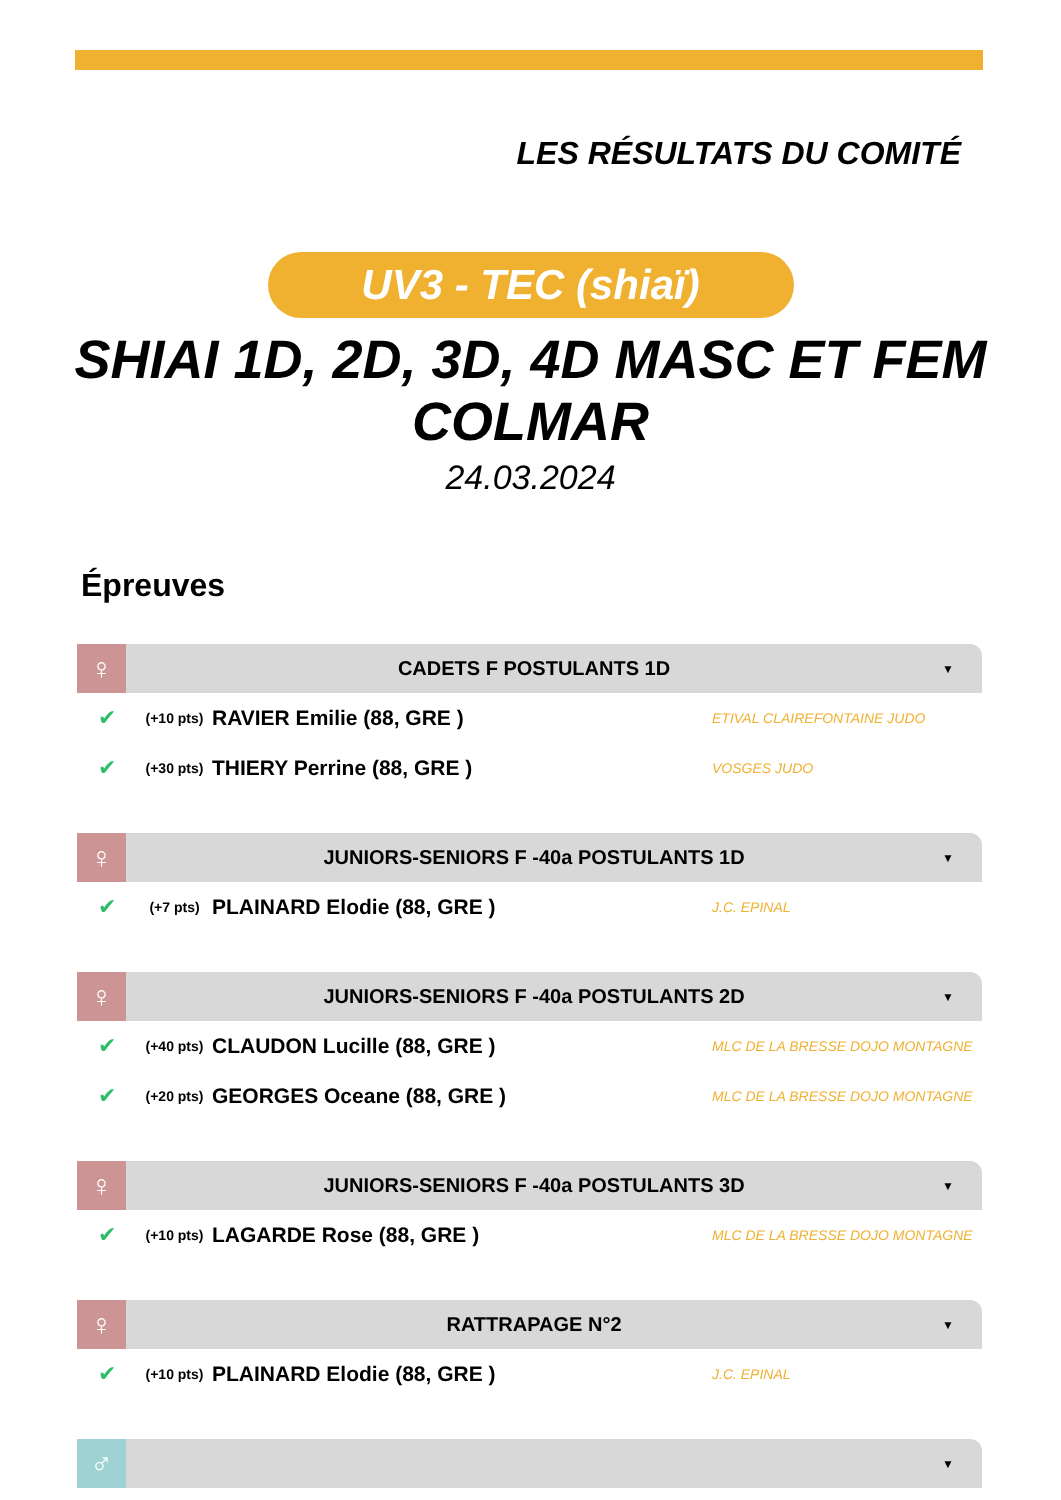LES RÉSULTATS DU COMITÉ
UV3 - TEC (shiaï)
SHIAI 1D, 2D, 3D, 4D MASC ET FEM
COLMAR
24.03.2024
Épreuves
♀
CADETS F POSTULANTS 1D
▼
✔ (+10 pts) RAVIER Emilie (88, GRE ) ETIVAL CLAIREFONTAINE JUDO
✔ (+30 pts) THIERY Perrine (88, GRE ) VOSGES JUDO
♀
JUNIORS-SENIORS F -40a POSTULANTS 1D
▼
✔ (+7 pts) PLAINARD Elodie (88, GRE ) J.C. EPINAL
♀
JUNIORS-SENIORS F -40a POSTULANTS 2D
▼
✔ (+40 pts) CLAUDON Lucille (88, GRE ) MLC DE LA BRESSE DOJO MONTAGNE
✔ (+20 pts) GEORGES Oceane (88, GRE ) MLC DE LA BRESSE DOJO MONTAGNE
♀
JUNIORS-SENIORS F -40a POSTULANTS 3D
▼
✔ (+10 pts) LAGARDE Rose (88, GRE ) MLC DE LA BRESSE DOJO MONTAGNE
♀
RATTRAPAGE N°2
▼
✔ (+10 pts) PLAINARD Elodie (88, GRE ) J.C. EPINAL
♂
▼